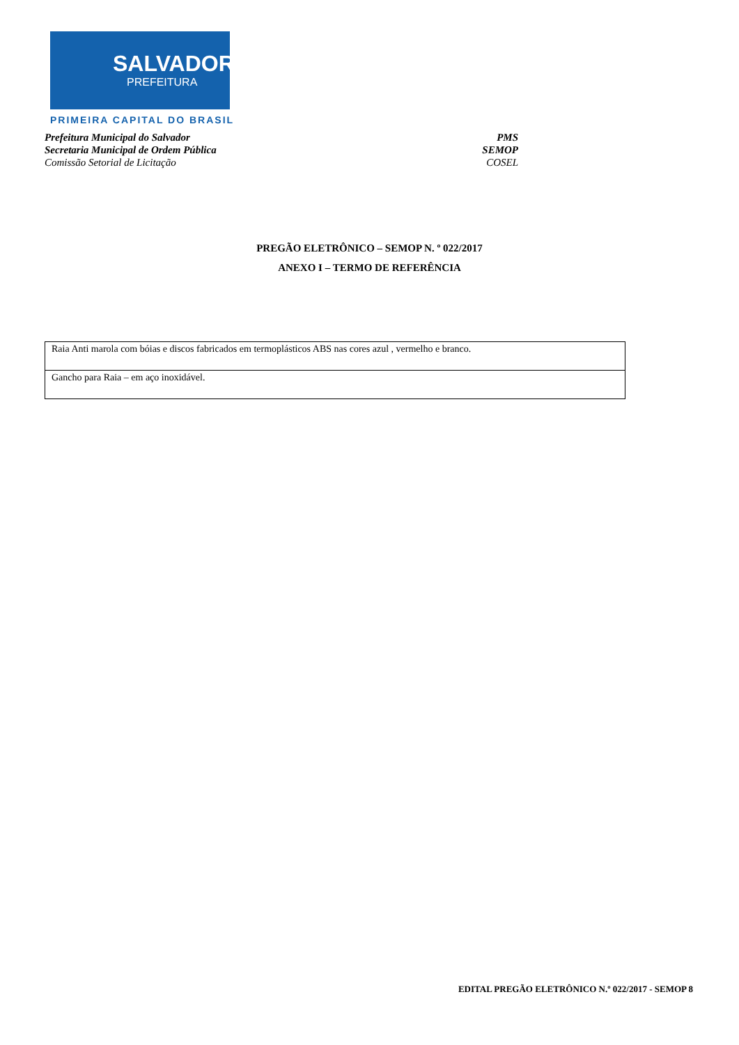SALVADOR
PREFEITURA
PRIMEIRA CAPITAL DO BRASIL
Prefeitura Municipal do Salvador PMS
Secretaria Municipal de Ordem Pública SEMOP
Comissão Setorial de Licitação COSEL
PREGÃO ELETRÔNICO – SEMOP N. º 022/2017
ANEXO I – TERMO DE REFERÊNCIA
| Raia Anti marola com bóias e discos fabricados em termoplásticos ABS nas cores azul , vermelho e branco. |
| Gancho para Raia – em aço inoxidável. |
EDITAL PREGÃO ELETRÔNICO N.º 022/2017 - SEMOP 8